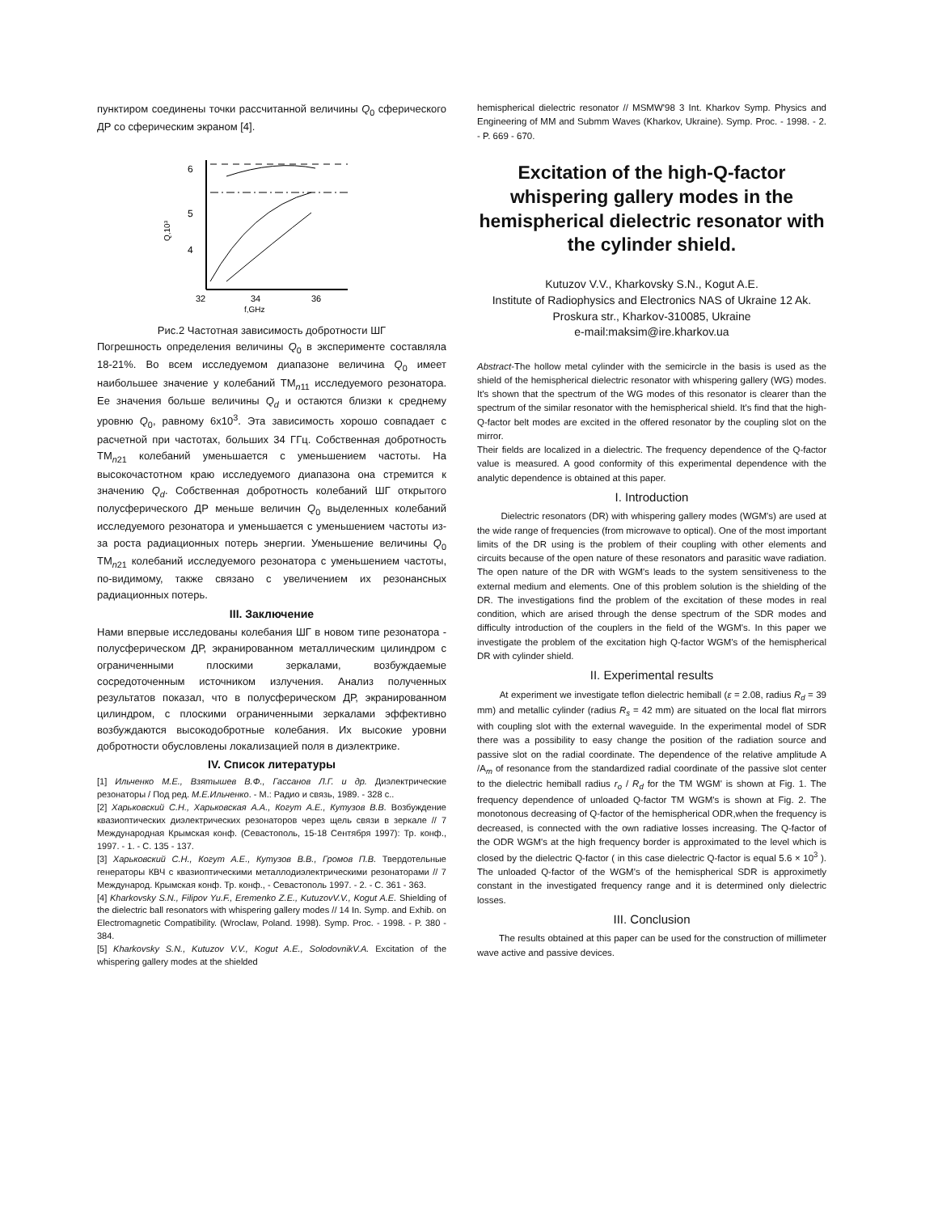пунктиром соединены точки рассчитанной величины Q<sub>0</sub> сферического ДР со сферическим экраном [4].
6
5
4
32
34
36
f,GHz
Q,10³
Рис.2 Частотная зависимость добротности ШГ
Погрешность определения величины Q<sub>0</sub> в эксперименте составляла 18-21%. Во всем исследуемом диапазоне величина Q<sub>0</sub> имеет наибольшее значение у колебаний TM<sub>n11</sub> исследуемого резонатора. Ее значения больше величины Q<sub>d</sub> и остаются близки к среднему уровню Q<sub>0</sub>, равному 6x10<sup>3</sup>. Эта зависимость хорошо совпадает с расчетной при частотах, больших 34 ГГц. Собственная добротность TM<sub>n21</sub> колебаний уменьшается с уменьшением частоты. На высокочастотном краю исследуемого диапазона она стремится к значению Q<sub>d</sub>. Собственная добротность колебаний ШГ открытого полусферического ДР меньше величин Q<sub>0</sub> выделенных колебаний исследуемого резонатора и уменьшается с уменьшением частоты из-за роста радиационных потерь энергии. Уменьшение величины Q<sub>0</sub> TM<sub>n21</sub> колебаний исследуемого резонатора с уменьшением частоты, по-видимому, также связано с увеличением их резонансных радиационных потерь.
III. Заключение
Нами впервые исследованы колебания ШГ в новом типе резонатора - полусферическом ДР, экранированном металлическим цилиндром с ограниченными плоскими зеркалами, возбуждаемые сосредоточенным источником излучения. Анализ полученных результатов показал, что в полусферическом ДР, экранированном цилиндром, с плоскими ограниченными зеркалами эффективно возбуждаются высокодобротные колебания. Их высокие уровни добротности обусловлены локализацией поля в диэлектрике.
IV. Список литературы
[1] Ильченко М.Е., Взятышев В.Ф., Гассанов Л.Г. и др. Диэлектрические резонаторы / Под ред. М.Е.Ильченко. - М.: Радио и связь, 1989. - 328 с..
[2] Харьковский С.Н., Харьковская А.А., Когут А.Е., Кутузов В.В. Возбуждение квазиоптических диэлектрических резонаторов через щель связи в зеркале // 7 Международная Крымская конф. (Севастополь, 15-18 Сентября 1997): Тр. конф., 1997. - 1. - С. 135 - 137.
[3] Харьковский С.Н., Когут А.Е., Кутузов В.В., Громов П.В. Твердотельные генераторы КВЧ с квазиоптическими металлодиэлектрическими резонаторами // 7 Международ. Крымская конф. Тр. конф., - Севастополь 1997. - 2. - С. 361 - 363.
[4] Kharkovsky S.N., Filipov Yu.F., Eremenko Z.E., KutuzovV.V., Kogut A.E. Shielding of the dielectric ball resonators with whispering gallery modes // 14 In. Symp. and Exhib. on Electromagnetic Compatibility. (Wroclaw, Poland. 1998). Symp. Proc. - 1998. - P. 380 - 384.
[5] Kharkovsky S.N., Kutuzov V.V., Kogut A.E., SolodovnikV.A. Excitation of the whispering gallery modes at the shielded
hemispherical dielectric resonator // MSMW'98 3 Int. Kharkov Symp. Physics and Engineering of MM and Submm Waves (Kharkov, Ukraine). Symp. Proc. - 1998. - 2. - P. 669 - 670.
Excitation of the high-Q-factor whispering gallery modes in the hemispherical dielectric resonator with the cylinder shield.
Kutuzov V.V., Kharkovsky S.N., Kogut A.E.
Institute of Radiophysics and Electronics NAS of Ukraine 12 Ak. Proskura str., Kharkov-310085, Ukraine
e-mail:maksim@ire.kharkov.ua
Abstract-The hollow metal cylinder with the semicircle in the basis is used as the shield of the hemispherical dielectric resonator with whispering gallery (WG) modes. It's shown that the spectrum of the WG modes of this resonator is clearer than the spectrum of the similar resonator with the hemispherical shield. It's find that the high-Q-factor belt modes are excited in the offered resonator by the coupling slot on the mirror.
Their fields are localized in a dielectric. The frequency dependence of the Q-factor value is measured. A good conformity of this experimental dependence with the analytic dependence is obtained at this paper.
I. Introduction
Dielectric resonators (DR) with whispering gallery modes (WGM's) are used at the wide range of frequencies (from microwave to optical). One of the most important limits of the DR using is the problem of their coupling with other elements and circuits because of the open nature of these resonators and parasitic wave radiation. The open nature of the DR with WGM's leads to the system sensitiveness to the external medium and elements. One of this problem solution is the shielding of the DR. The investigations find the problem of the excitation of these modes in real condition, which are arised through the dense spectrum of the SDR modes and difficulty introduction of the couplers in the field of the WGM's. In this paper we investigate the problem of the excitation high Q-factor WGM's of the hemispherical DR with cylinder shield.
II. Experimental results
At experiment we investigate teflon dielectric hemiball (ε = 2.08, radius R<sub>d</sub> = 39 mm) and metallic cylinder (radius R<sub>s</sub> = 42 mm) are situated on the local flat mirrors with coupling slot with the external waveguide. In the experimental model of SDR there was a possibility to easy change the position of the radiation source and passive slot on the radial coordinate. The dependence of the relative amplitude A /A<sub>m</sub> of resonance from the standardized radial coordinate of the passive slot center to the dielectric hemiball radius r<sub>o</sub> / R<sub>d</sub> for the TM WGM' is shown at Fig. 1. The frequency dependence of unloaded Q-factor TM WGM's is shown at Fig. 2. The monotonous decreasing of Q-factor of the hemispherical ODR,when the frequency is decreased, is connected with the own radiative losses increasing. The Q-factor of the ODR WGM's at the high frequency border is approximated to the level which is closed by the dielectric Q-factor ( in this case dielectric Q-factor is equal 5.6 × 10<sup>3</sup> ). The unloaded Q-factor of the WGM's of the hemispherical SDR is approximetly constant in the investigated frequency range and it is determined only dielectric losses.
III. Conclusion
The results obtained at this paper can be used for the construction of millimeter wave active and passive devices.